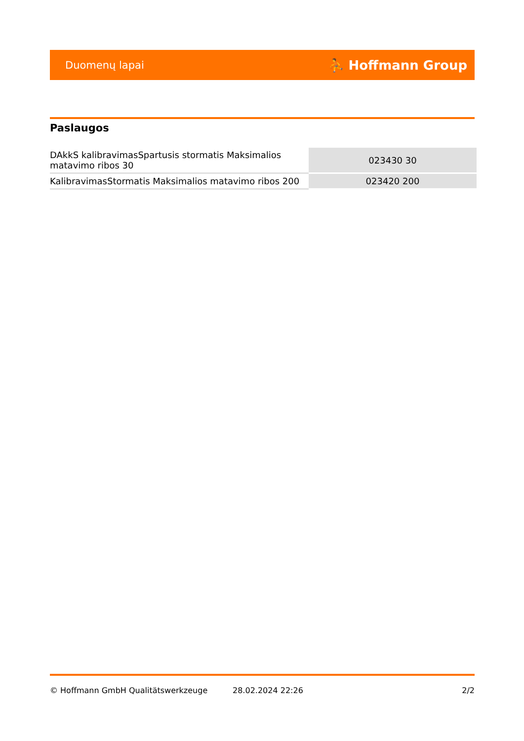Duomenų lapai ⛹ Hoffmann Group
Paslaugos
| DAkkS kalibravimasSpartusis stormatis Maksimalios matavimo ribos 30 | 023430 30 |
| KalibravimasStormatis Maksimalios matavimo ribos 200 | 023420 200 |
© Hoffmann GmbH Qualitätswerkzeuge 28.02.2024 22:26 2/2